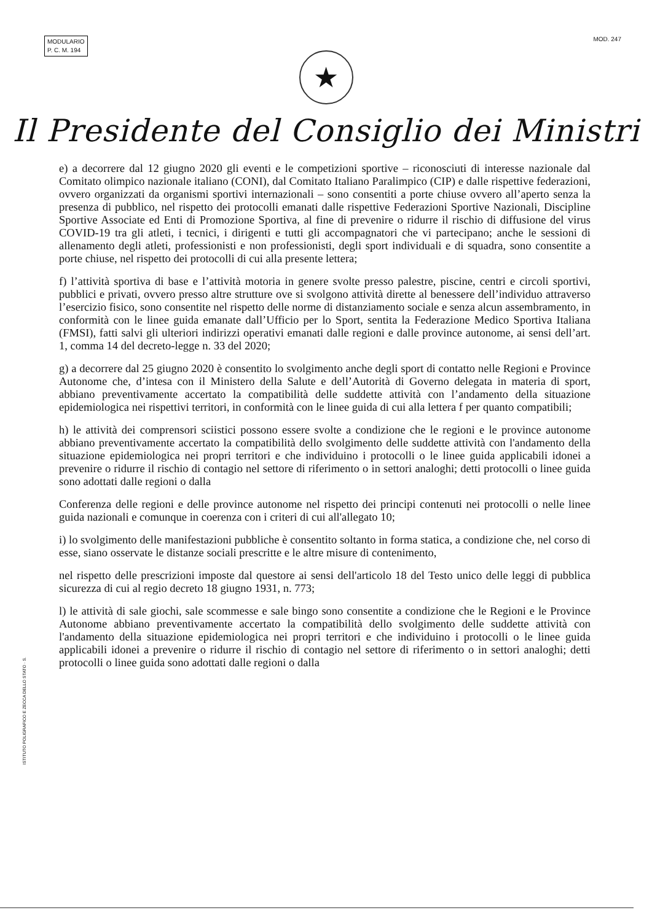MODULARIO
P. C. M. 194
MOD. 247
★
Il Presidente del Consiglio dei Ministri
e) a decorrere dal 12 giugno 2020 gli eventi e le competizioni sportive – riconosciuti di interesse nazionale dal Comitato olimpico nazionale italiano (CONI), dal Comitato Italiano Paralimpico (CIP) e dalle rispettive federazioni, ovvero organizzati da organismi sportivi internazionali – sono consentiti a porte chiuse ovvero all’aperto senza la presenza di pubblico, nel rispetto dei protocolli emanati dalle rispettive Federazioni Sportive Nazionali, Discipline Sportive Associate ed Enti di Promozione Sportiva, al fine di prevenire o ridurre il rischio di diffusione del virus COVID-19 tra gli atleti, i tecnici, i dirigenti e tutti gli accompagnatori che vi partecipano; anche le sessioni di allenamento degli atleti, professionisti e non professionisti, degli sport individuali e di squadra, sono consentite a porte chiuse, nel rispetto dei protocolli di cui alla presente lettera;
f) l’attività sportiva di base e l’attività motoria in genere svolte presso palestre, piscine, centri e circoli sportivi, pubblici e privati, ovvero presso altre strutture ove si svolgono attività dirette al benessere dell’individuo attraverso l’esercizio fisico, sono consentite nel rispetto delle norme di distanziamento sociale e senza alcun assembramento, in conformità con le linee guida emanate dall’Ufficio per lo Sport, sentita la Federazione Medico Sportiva Italiana (FMSI), fatti salvi gli ulteriori indirizzi operativi emanati dalle regioni e dalle province autonome, ai sensi dell’art. 1, comma 14 del decreto-legge n. 33 del 2020;
g) a decorrere dal 25 giugno 2020 è consentito lo svolgimento anche degli sport di contatto nelle Regioni e Province Autonome che, d’intesa con il Ministero della Salute e dell’Autorità di Governo delegata in materia di sport, abbiano preventivamente accertato la compatibilità delle suddette attività con l’andamento della situazione epidemiologica nei rispettivi territori, in conformità con le linee guida di cui alla lettera f per quanto compatibili;
h) le attività dei comprensori sciistici possono essere svolte a condizione che le regioni e le province autonome abbiano preventivamente accertato la compatibilità dello svolgimento delle suddette attività con l'andamento della situazione epidemiologica nei propri territori e che individuino i protocolli o le linee guida applicabili idonei a prevenire o ridurre il rischio di contagio nel settore di riferimento o in settori analoghi; detti protocolli o linee guida sono adottati dalle regioni o dalla
Conferenza delle regioni e delle province autonome nel rispetto dei principi contenuti nei protocolli o nelle linee guida nazionali e comunque in coerenza con i criteri di cui all'allegato 10;
i) lo svolgimento delle manifestazioni pubbliche è consentito soltanto in forma statica, a condizione che, nel corso di esse, siano osservate le distanze sociali prescritte e le altre misure di contenimento,
nel rispetto delle prescrizioni imposte dal questore ai sensi dell'articolo 18 del Testo unico delle leggi di pubblica sicurezza di cui al regio decreto 18 giugno 1931, n. 773;
l) le attività di sale giochi, sale scommesse e sale bingo sono consentite a condizione che le Regioni e le Province Autonome abbiano preventivamente accertato la compatibilità dello svolgimento delle suddette attività con l'andamento della situazione epidemiologica nei propri territori e che individuino i protocolli o le linee guida applicabili idonei a prevenire o ridurre il rischio di contagio nel settore di riferimento o in settori analoghi; detti protocolli o linee guida sono adottati dalle regioni o dalla
ISTITUTO POLIGRAFICO E ZECCA DELLO STATO · S.